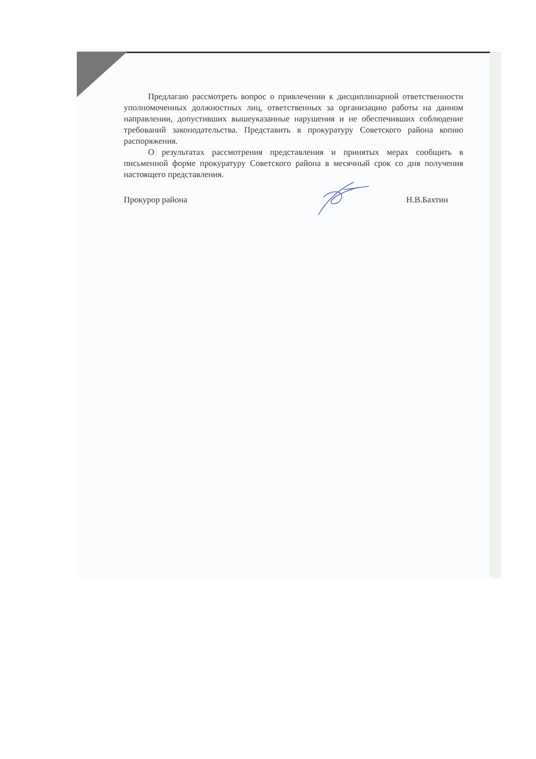Предлагаю рассмотреть вопрос о привлечении к дисциплинарной ответственности уполномоченных должностных лиц, ответственных за организацию работы на данном направлении, допустивших вышеуказанные нарушения и не обеспечивших соблюдение требований законодательства. Представить в прокуратуру Советского района копию распоряжения.
О результатах рассмотрения представления и принятых мерах сообщить в письменной форме прокуратуру Советского района в месячный срок со дня получения настоящего представления.
Прокурор района Н.В.Бахтин